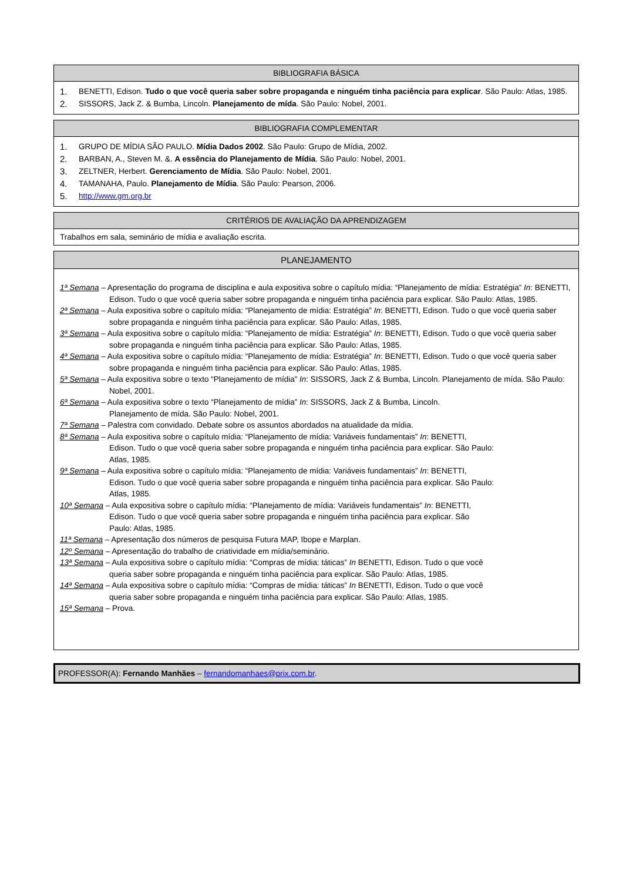BIBLIOGRAFIA BÁSICA
1. BENETTI, Edison. Tudo o que você queria saber sobre propaganda e ninguém tinha paciência para explicar. São Paulo: Atlas, 1985.
2. SISSORS, Jack Z. & Bumba, Lincoln. Planejamento de mída. São Paulo: Nobel, 2001.
BIBLIOGRAFIA COMPLEMENTAR
1. GRUPO DE MÍDIA SÃO PAULO. Mídia Dados 2002. São Paulo: Grupo de Mídia, 2002.
2. BARBAN, A., Steven M. &. A essência do Planejamento de Mídia. São Paulo: Nobel, 2001.
3. ZELTNER, Herbert. Gerenciamento de Mídia. São Paulo: Nobel, 2001.
4. TAMANAHA, Paulo. Planejamento de Mídia. São Paulo: Pearson, 2006.
5. http://www.gm.org.br
CRITÉRIOS DE AVALIAÇÃO DA APRENDIZAGEM
Trabalhos em sala, seminário de mídia e avaliação escrita.
PLANEJAMENTO
1ª Semana – Apresentação do programa de disciplina e aula expositiva sobre o capítulo mídia: “Planejamento de mídia: Estratégia” In: BENETTI, Edison. Tudo o que você queria saber sobre propaganda e ninguém tinha paciência para explicar. São Paulo: Atlas, 1985.
2ª Semana – Aula expositiva sobre o capítulo mídia: “Planejamento de mídia: Estratégia” In: BENETTI, Edison. Tudo o que você queria saber sobre propaganda e ninguém tinha paciência para explicar. São Paulo: Atlas, 1985.
3ª Semana – Aula expositiva sobre o capítulo mídia: “Planejamento de mídia: Estratégia” In: BENETTI, Edison. Tudo o que você queria saber sobre propaganda e ninguém tinha paciência para explicar. São Paulo: Atlas, 1985.
4ª Semana – Aula expositiva sobre o capítulo mídia: “Planejamento de mídia: Estratégia” In: BENETTI, Edison. Tudo o que você queria saber sobre propaganda e ninguém tinha paciência para explicar. São Paulo: Atlas, 1985.
5ª Semana – Aula expositiva sobre o texto “Planejamento de mídia” In: SISSORS, Jack Z & Bumba, Lincoln. Planejamento de mída. São Paulo: Nobel, 2001.
6ª Semana – Aula expositiva sobre o texto “Planejamento de mídia” In: SISSORS, Jack Z & Bumba, Lincoln.
Planejamento de mída. São Paulo: Nobel, 2001.
7ª Semana – Palestra com convidado. Debate sobre os assuntos abordados na atualidade da mídia.
8ª Semana – Aula expositiva sobre o capítulo mídia: “Planejamento de mídia: Variáveis fundamentais” In: BENETTI,
Edison. Tudo o que você queria saber sobre propaganda e ninguém tinha paciência para explicar. São Paulo:
Atlas, 1985.
9ª Semana – Aula expositiva sobre o capítulo mídia: “Planejamento de mídia: Variáveis fundamentais” In: BENETTI,
Edison. Tudo o que você queria saber sobre propaganda e ninguém tinha paciência para explicar. São Paulo:
Atlas, 1985.
10ª Semana – Aula expositiva sobre o capítulo mídia: “Planejamento de mídia: Variáveis fundamentais” In: BENETTI,
Edison. Tudo o que você queria saber sobre propaganda e ninguém tinha paciência para explicar. São
Paulo: Atlas, 1985.
11ª Semana – Apresentação dos números de pesquisa Futura MAP, Ibope e Marplan.
12º Semana – Apresentação do trabalho de criatividade em mídia/seminário.
13ª Semana – Aula expositiva sobre o capítulo mídia: “Compras de mídia: táticas” In BENETTI, Edison. Tudo o que você
queria saber sobre propaganda e ninguém tinha paciência para explicar. São Paulo: Atlas, 1985.
14ª Semana – Aula expositiva sobre o capítulo mídia: “Compras de mídia: táticas” In BENETTI, Edison. Tudo o que você
queria saber sobre propaganda e ninguém tinha paciência para explicar. São Paulo: Atlas, 1985.
15ª Semana – Prova.
PROFESSOR(A): Fernando Manhães – fernandomanhaes@prix.com.br.